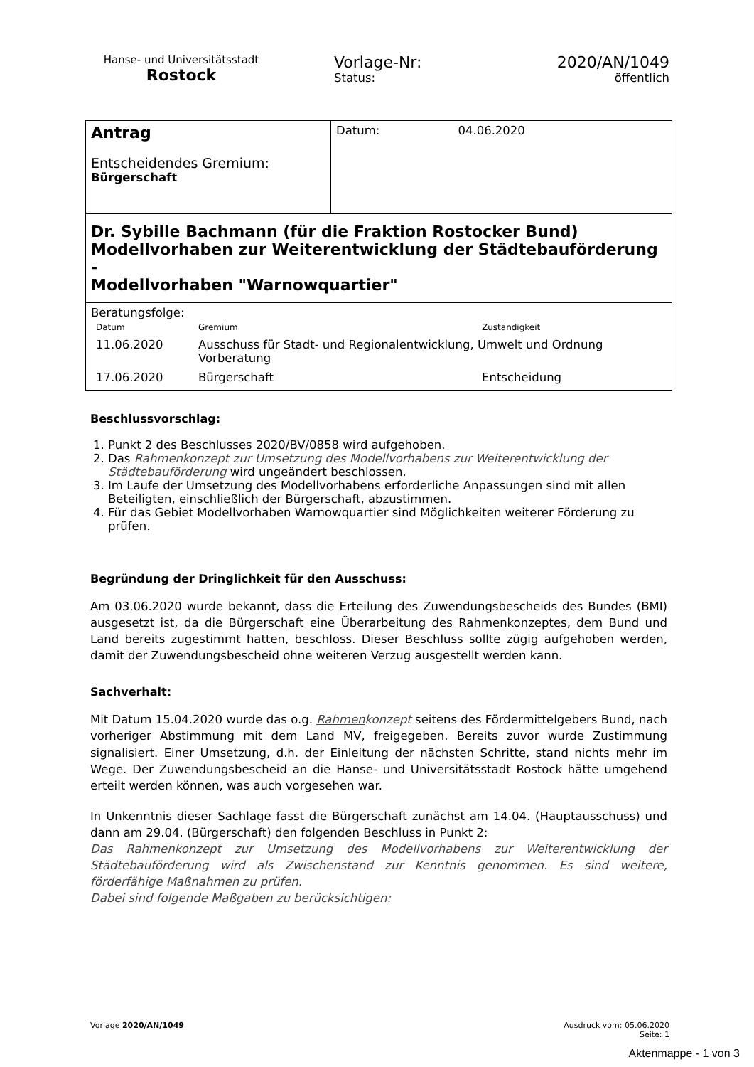Hanse- und Universitätsstadt
Rostock
Vorlage-Nr:
Status:
2020/AN/1049
öffentlich
| Antrag Entscheidendes Gremium: Bürgerschaft | Datum: 04.06.2020 |
| Dr. Sybille Bachmann (für die Fraktion Rostocker Bund) Modellvorhaben zur Weiterentwicklung der Städtebauförderung - Modellvorhaben "Warnowquartier" | |
| Beratungsfolge: / Datum / Gremium / Zuständigkeit / / 11.06.2020 / Ausschuss für Stadt- und Regionalentwicklung, Umwelt und Ordnung Vorberatung / / / 17.06.2020 / Bürgerschaft / Entscheidung / | |
Beschlussvorschlag:
1. Punkt 2 des Beschlusses 2020/BV/0858 wird aufgehoben.
2. Das Rahmenkonzept zur Umsetzung des Modellvorhabens zur Weiterentwicklung der Städtebauförderung wird ungeändert beschlossen.
3. Im Laufe der Umsetzung des Modellvorhabens erforderliche Anpassungen sind mit allen Beteiligten, einschließlich der Bürgerschaft, abzustimmen.
4. Für das Gebiet Modellvorhaben Warnowquartier sind Möglichkeiten weiterer Förderung zu prüfen.
Begründung der Dringlichkeit für den Ausschuss:
Am 03.06.2020 wurde bekannt, dass die Erteilung des Zuwendungsbescheids des Bundes (BMI) ausgesetzt ist, da die Bürgerschaft eine Überarbeitung des Rahmenkonzeptes, dem Bund und Land bereits zugestimmt hatten, beschloss. Dieser Beschluss sollte zügig aufgehoben werden, damit der Zuwendungsbescheid ohne weiteren Verzug ausgestellt werden kann.
Sachverhalt:
Mit Datum 15.04.2020 wurde das o.g. Rahmenkonzept seitens des Fördermittelgebers Bund, nach vorheriger Abstimmung mit dem Land MV, freigegeben. Bereits zuvor wurde Zustimmung signalisiert. Einer Umsetzung, d.h. der Einleitung der nächsten Schritte, stand nichts mehr im Wege. Der Zuwendungsbescheid an die Hanse- und Universitätsstadt Rostock hätte umgehend erteilt werden können, was auch vorgesehen war.
In Unkenntnis dieser Sachlage fasst die Bürgerschaft zunächst am 14.04. (Hauptausschuss) und dann am 29.04. (Bürgerschaft) den folgenden Beschluss in Punkt 2:
Das Rahmenkonzept zur Umsetzung des Modellvorhabens zur Weiterentwicklung der Städtebauförderung wird als Zwischenstand zur Kenntnis genommen. Es sind weitere, förderfähige Maßnahmen zu prüfen.
Dabei sind folgende Maßgaben zu berücksichtigen:
Vorlage 2020/AN/1049 Ausdruck vom: 05.06.2020
Seite: 1
Aktenmappe - 1 von 3